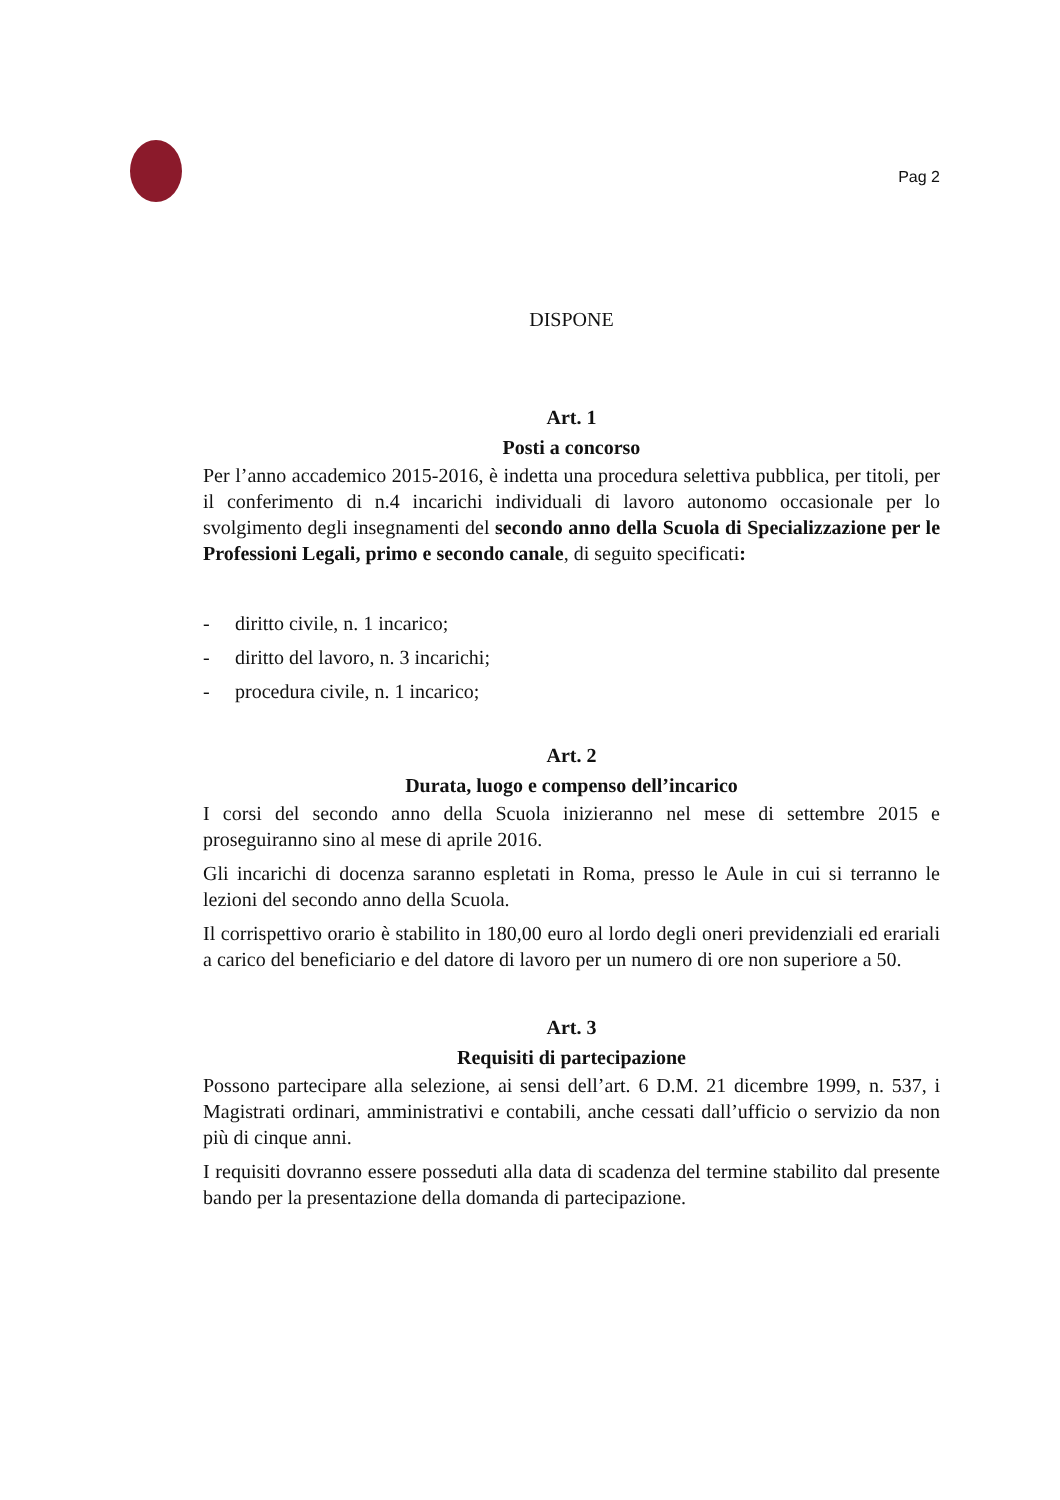Pag 2
DISPONE
Art. 1
Posti a concorso
Per l’anno accademico 2015-2016, è indetta una procedura selettiva pubblica, per titoli, per il conferimento di n.4 incarichi individuali di lavoro autonomo occasionale per lo svolgimento degli insegnamenti del secondo anno della Scuola di Specializzazione per le Professioni Legali, primo e secondo canale, di seguito specificati:
- diritto civile, n. 1 incarico;
- diritto del lavoro, n. 3 incarichi;
- procedura civile, n. 1 incarico;
Art. 2
Durata, luogo e compenso dell’incarico
I corsi del secondo anno della Scuola inizieranno nel mese di settembre 2015 e proseguiranno sino al mese di aprile 2016.
Gli incarichi di docenza saranno espletati in Roma, presso le Aule in cui si terranno le lezioni del secondo anno della Scuola.
Il corrispettivo orario è stabilito in 180,00 euro al lordo degli oneri previdenziali ed erariali a carico del beneficiario e del datore di lavoro per un numero di ore non superiore a 50.
Art. 3
Requisiti di partecipazione
Possono partecipare alla selezione, ai sensi dell’art. 6 D.M. 21 dicembre 1999, n. 537, i Magistrati ordinari, amministrativi e contabili, anche cessati dall’ufficio o servizio da non più di cinque anni.
I requisiti dovranno essere posseduti alla data di scadenza del termine stabilito dal presente bando per la presentazione della domanda di partecipazione.